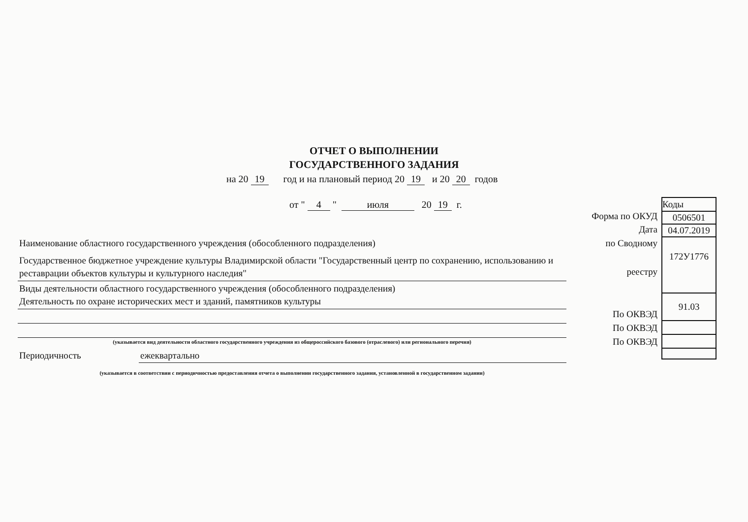ОТЧЕТ О ВЫПОЛНЕНИИ
ГОСУДАРСТВЕННОГО ЗАДАНИЯ
на 20 19 год и на плановый период 20 19 и 20 20 годов
от " 4 " июля 20 19 г.
Форма по ОКУД
Дата
по Сводному
реестру
По ОКВЭД
По ОКВЭД
По ОКВЭД
| Коды |
| 0506501 |
| 04.07.2019 |
| 172У1776 |
| 91.03 |
Наименование областного государственного учреждения (обособленного подразделения)
Государственное бюджетное учреждение культуры Владимирской области "Государственный центр по сохранению, использованию и реставрации объектов культуры и культурного наследия"
Виды деятельности областного государственного учреждения (обособленного подразделения)
Деятельность по охране исторических мест и зданий, памятников культуры
(указывается вид деятельности областного государственного учреждения из общероссийского базового (отраслевого) или регионального перечня)
Периодичность ежеквартально
(указывается в соответствии с периодичностью предоставления отчета о выполнении государственного задания, установленной в государственном задании)